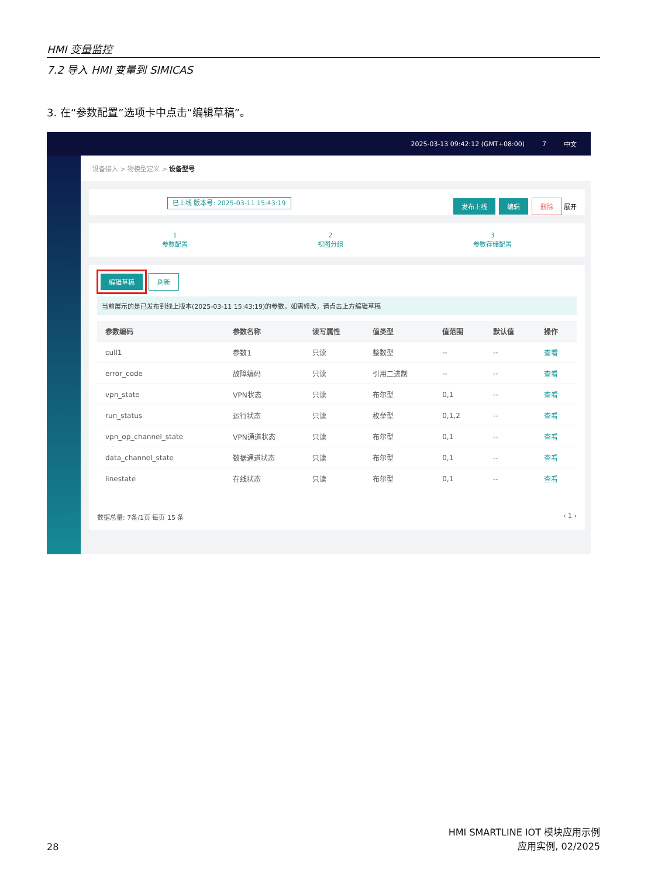HMI 变量监控
7.2 导入 HMI 变量到 SIMICAS
3. 在“参数配置”选项卡中点击“编辑草稿”。
2025-03-13 09:42:12 (GMT+08:00) 7 中文
设备接入 > 物模型定义 > 设备型号
已上线 版本号: 2025-03-11 15:43:19 发布上线 编辑 删除 展开
1
参数配置
2
视图分组
3
参数存储配置
编辑草稿 刷新
当前展示的是已发布到线上版本(2025-03-11 15:43:19)的参数，如需修改，请点击上方编辑草稿
| 参数编码 | 参数名称 | 读写属性 | 值类型 | 值范围 | 默认值 | 操作 |
| --- | --- | --- | --- | --- | --- | --- |
| cull1 | 参数1 | 只读 | 整数型 | -- | -- | 查看 |
| error_code | 故障编码 | 只读 | 引用二进制 | -- | -- | 查看 |
| vpn_state | VPN状态 | 只读 | 布尔型 | 0,1 | -- | 查看 |
| run_status | 运行状态 | 只读 | 枚举型 | 0,1,2 | -- | 查看 |
| vpn_op_channel_state | VPN通道状态 | 只读 | 布尔型 | 0,1 | -- | 查看 |
| data_channel_state | 数据通道状态 | 只读 | 布尔型 | 0,1 | -- | 查看 |
| linestate | 在线状态 | 只读 | 布尔型 | 0,1 | -- | 查看 |
数据总量: 7条/1页 每页 15 条 ‹ 1 ›
28
HMI SMARTLINE IOT 模块应用示例
应用实例, 02/2025